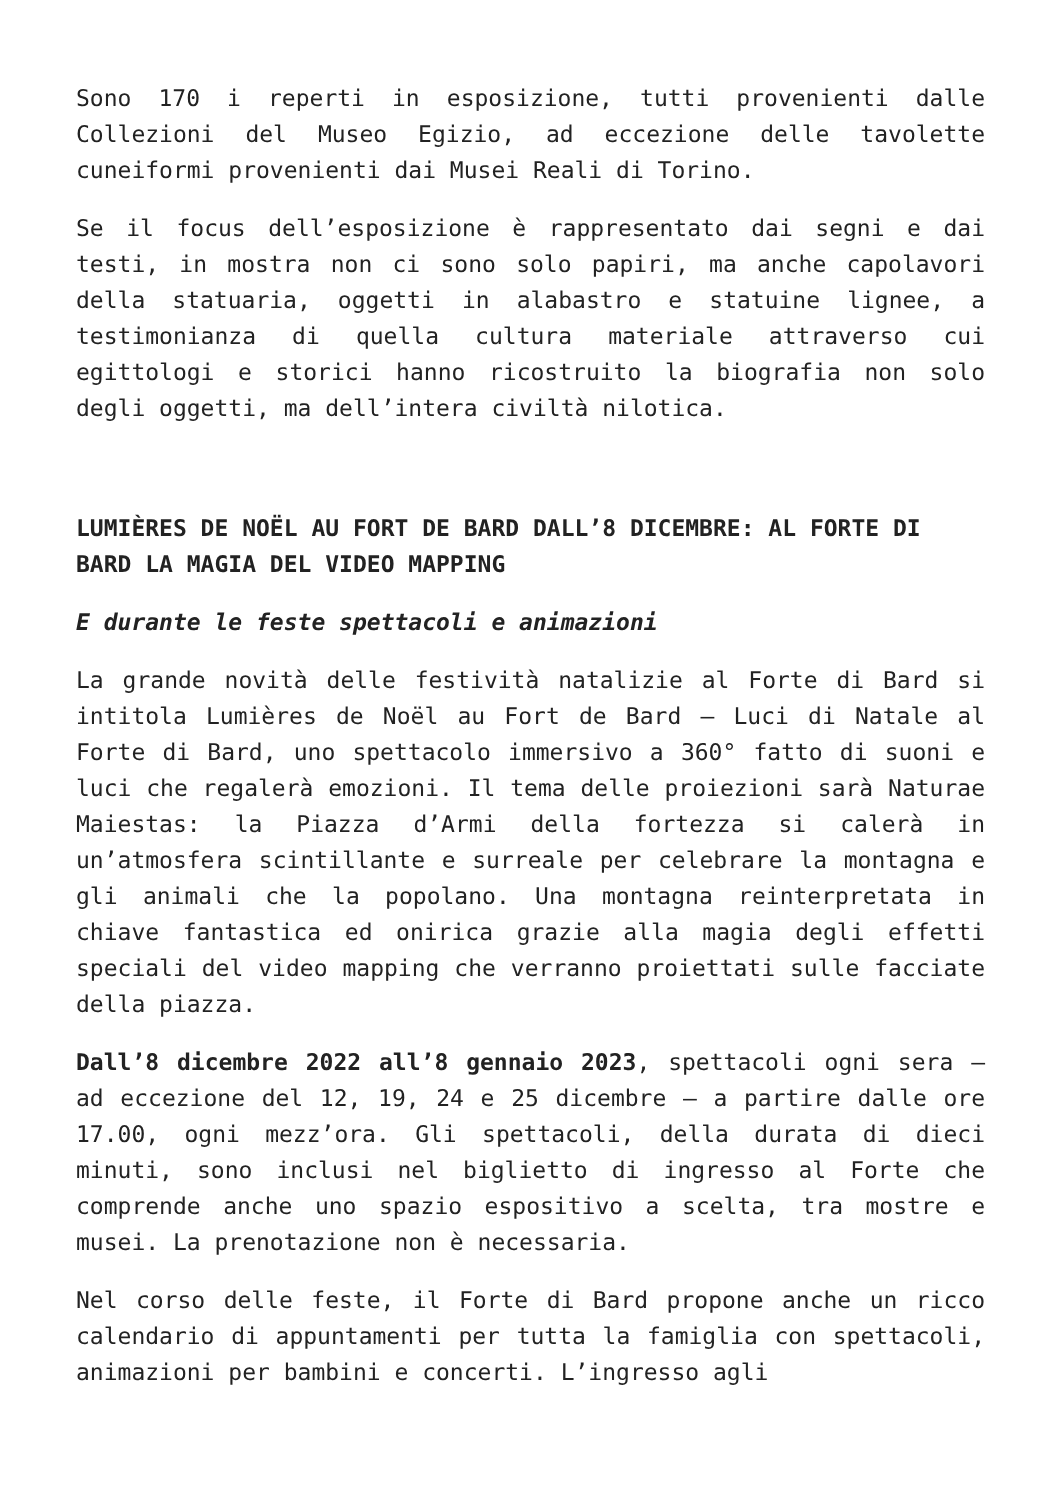Sono 170 i reperti in esposizione, tutti provenienti dalle Collezioni del Museo Egizio, ad eccezione delle tavolette cuneiformi provenienti dai Musei Reali di Torino.
Se il focus dell’esposizione è rappresentato dai segni e dai testi, in mostra non ci sono solo papiri, ma anche capolavori della statuaria, oggetti in alabastro e statuine lignee, a testimonianza di quella cultura materiale attraverso cui egittologi e storici hanno ricostruito la biografia non solo degli oggetti, ma dell’intera civiltà nilotica.
LUMIÈRES DE NOËL AU FORT DE BARD DALL’8 DICEMBRE: AL FORTE DI BARD LA MAGIA DEL VIDEO MAPPING
E durante le feste spettacoli e animazioni
La grande novità delle festività natalizie al Forte di Bard si intitola Lumières de Noël au Fort de Bard – Luci di Natale al Forte di Bard, uno spettacolo immersivo a 360° fatto di suoni e luci che regalerà emozioni. Il tema delle proiezioni sarà Naturae Maiestas: la Piazza d’Armi della fortezza si calerà in un’atmosfera scintillante e surreale per celebrare la montagna e gli animali che la popolano. Una montagna reinterpretata in chiave fantastica ed onirica grazie alla magia degli effetti speciali del video mapping che verranno proiettati sulle facciate della piazza.
Dall’8 dicembre 2022 all’8 gennaio 2023, spettacoli ogni sera – ad eccezione del 12, 19, 24 e 25 dicembre – a partire dalle ore 17.00, ogni mezz’ora. Gli spettacoli, della durata di dieci minuti, sono inclusi nel biglietto di ingresso al Forte che comprende anche uno spazio espositivo a scelta, tra mostre e musei. La prenotazione non è necessaria.
Nel corso delle feste, il Forte di Bard propone anche un ricco calendario di appuntamenti per tutta la famiglia con spettacoli, animazioni per bambini e concerti. L’ingresso agli